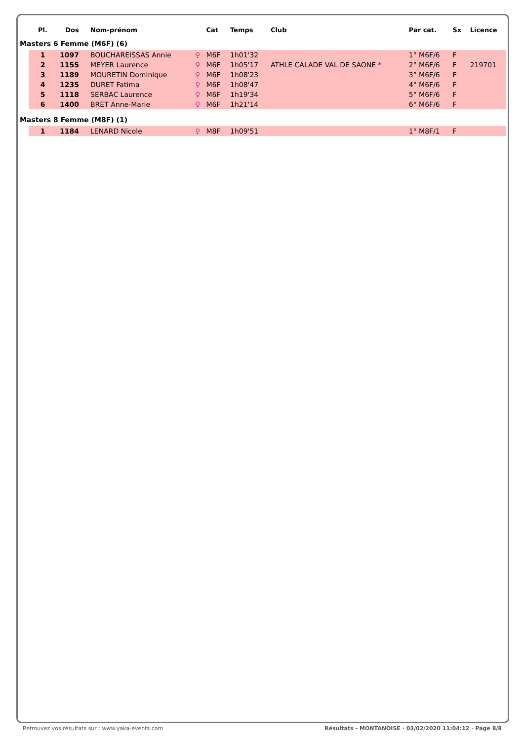| | Pl. | Dos | Nom-prénom | | Cat | Temps | Club | Par cat. | Sx | Licence |
| --- | --- | --- | --- | --- | --- | --- | --- | --- | --- | --- |
| Masters 6 Femme (M6F) (6) | | | | | | | | | | |
| | 1 | 1097 | BOUCHAREISSAS Annie | ♀ | M6F | 1h01'32 | | 1° M6F/6 | F | |
| | 2 | 1155 | MEYER Laurence | ♀ | M6F | 1h05'17 | ATHLE CALADE VAL DE SAONE * | 2° M6F/6 | F | 219701 |
| | 3 | 1189 | MOURETIN Dominique | ♀ | M6F | 1h08'23 | | 3° M6F/6 | F | |
| | 4 | 1235 | DURET Fatima | ♀ | M6F | 1h08'47 | | 4° M6F/6 | F | |
| | 5 | 1118 | SERBAC Laurence | ♀ | M6F | 1h19'34 | | 5° M6F/6 | F | |
| | 6 | 1400 | BRET Anne-Marie | ♀ | M6F | 1h21'14 | | 6° M6F/6 | F | |
| Masters 8 Femme (M8F) (1) | | | | | | | | | | |
| | 1 | 1184 | LENARD Nicole | ♀ | M8F | 1h09'51 | | 1° M8F/1 | F | |
Retrouvez vos résultats sur : www.yaka-events.com Résultats - MONTANOISE · 03/02/2020 11:04:12 · Page 8/8